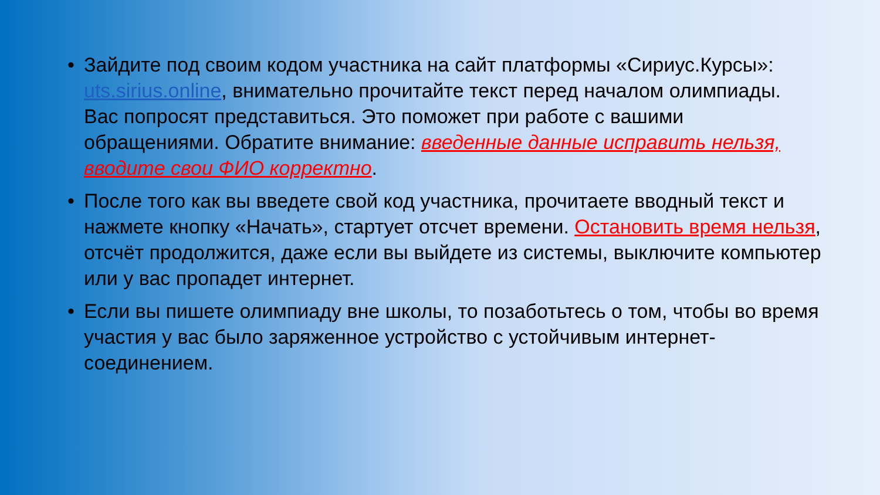• Зайдите под своим кодом участника на сайт платформы «Сириус.Курсы»: uts.sirius.online, внимательно прочитайте текст перед началом олимпиады.
Вас попросят представиться. Это поможет при работе с вашими обращениями. Обратите внимание: введенные данные исправить нельзя, вводите свои ФИО корректно.
• После того как вы введете свой код участника, прочитаете вводный текст и нажмете кнопку «Начать», стартует отсчет времени. Остановить время нельзя, отсчёт продолжится, даже если вы выйдете из системы, выключите компьютер или у вас пропадет интернет.
• Если вы пишете олимпиаду вне школы, то позаботьтесь о том, чтобы во время участия у вас было заряженное устройство с устойчивым интернет-соединением.